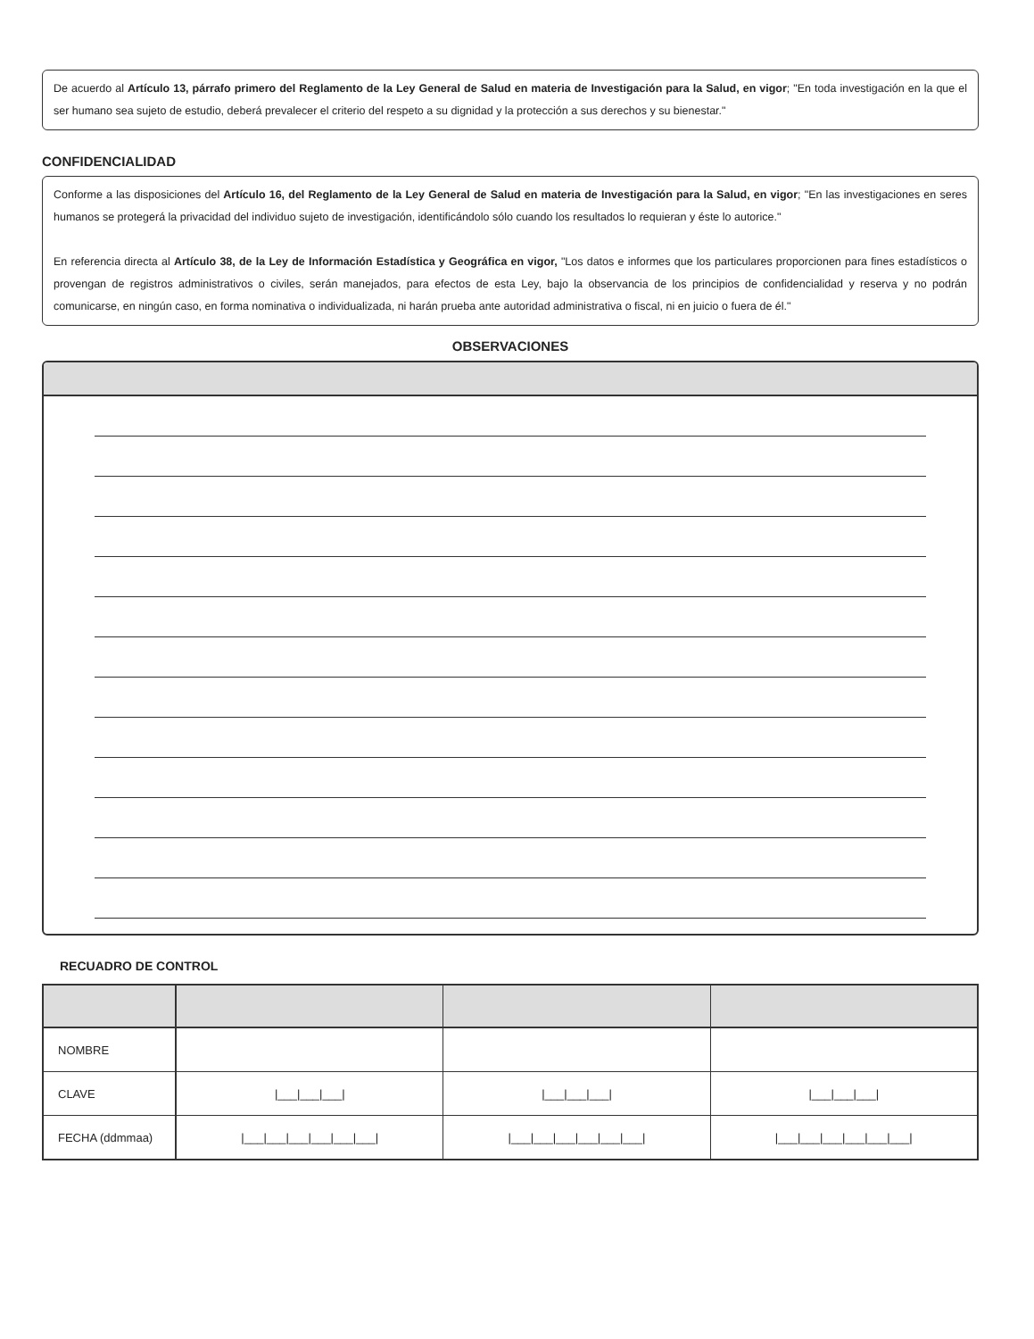De acuerdo al Artículo 13, párrafo primero del Reglamento de la Ley General de Salud en materia de Investigación para la Salud, en vigor; "En toda investigación en la que el ser humano sea sujeto de estudio, deberá prevalecer el criterio del respeto a su dignidad y la protección a sus derechos y su bienestar."
CONFIDENCIALIDAD
Conforme a las disposiciones del Artículo 16, del Reglamento de la Ley General de Salud en materia de Investigación para la Salud, en vigor; "En las investigaciones en seres humanos se protegerá la privacidad del individuo sujeto de investigación, identificándolo sólo cuando los resultados lo requieran y éste lo autorice."
En referencia directa al Artículo 38, de la Ley de Información Estadística y Geográfica en vigor, "Los datos e informes que los particulares proporcionen para fines estadísticos o provengan de registros administrativos o civiles, serán manejados, para efectos de esta Ley, bajo la observancia de los principios de confidencialidad y reserva y no podrán comunicarse, en ningún caso, en forma nominativa o individualizada, ni harán prueba ante autoridad administrativa o fiscal, ni en juicio o fuera de él."
OBSERVACIONES
RECUADRO DE CONTROL
| NOMBRE | | | |
| CLAVE | /___/___/___/ | /___/___/___/ | /___/___/___/ |
| FECHA (ddmmaa) | /___/___/___/___/___/___/ | /___/___/___/___/___/___/ | /___/___/___/___/___/___/ |